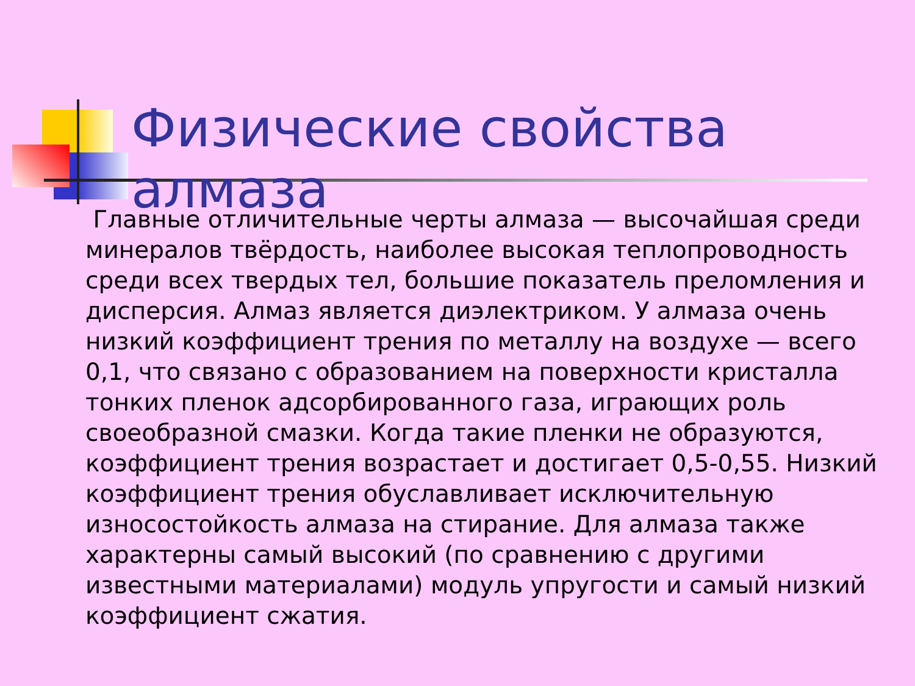Физические свойства алмаза
Главные отличительные черты алмаза — высочайшая среди минералов твёрдость, наиболее высокая теплопроводность среди всех твердых тел, большие показатель преломления и дисперсия. Алмаз является диэлектриком. У алмаза очень низкий коэффициент трения по металлу на воздухе — всего 0,1, что связано с образованием на поверхности кристалла тонких пленок адсорбированного газа, играющих роль своеобразной смазки. Когда такие пленки не образуются, коэффициент трения возрастает и достигает 0,5-0,55. Низкий коэффициент трения обуславливает исключительную износостойкость алмаза на стирание. Для алмаза также характерны самый высокий (по сравнению с другими известными материалами) модуль упругости и самый низкий коэффициент сжатия.